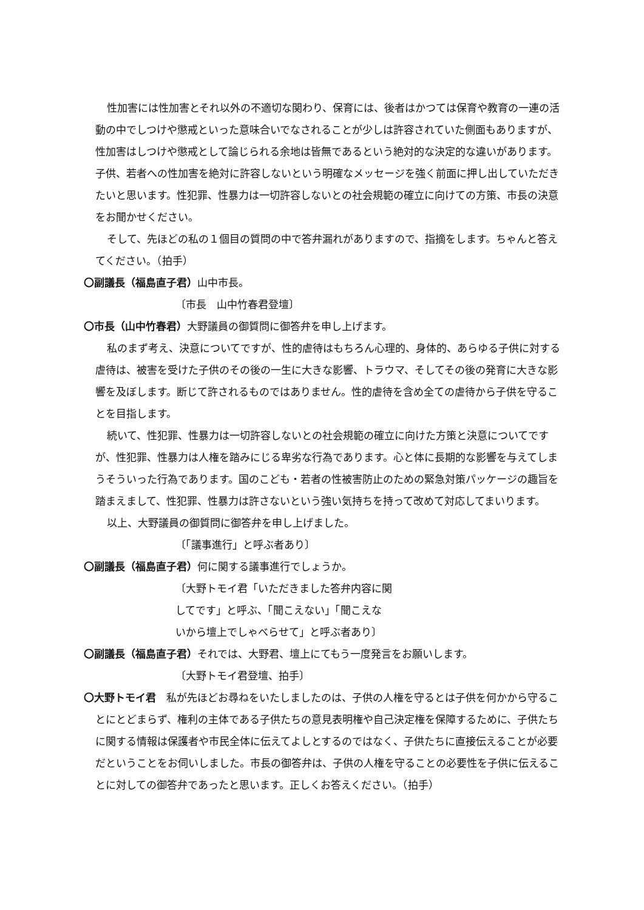性加害には性加害とそれ以外の不適切な関わり、保育には、後者はかつては保育や教育の一連の活動の中でしつけや懲戒といった意味合いでなされることが少しは許容されていた側面もありますが、性加害はしつけや懲戒として論じられる余地は皆無であるという絶対的な決定的な違いがあります。子供、若者への性加害を絶対に許容しないという明確なメッセージを強く前面に押し出していただきたいと思います。性犯罪、性暴力は一切許容しないとの社会規範の確立に向けての方策、市長の決意をお聞かせください。
そして、先ほどの私の１個目の質問の中で答弁漏れがありますので、指摘をします。ちゃんと答えてください。（拍手）
〇副議長（福島直子君）山中市長。
〔市長　山中竹春君登壇〕
〇市長（山中竹春君）大野議員の御質問に御答弁を申し上げます。
私のまず考え、決意についてですが、性的虐待はもちろん心理的、身体的、あらゆる子供に対する虐待は、被害を受けた子供のその後の一生に大きな影響、トラウマ、そしてその後の発育に大きな影響を及ぼします。断じて許されるものではありません。性的虐待を含め全ての虐待から子供を守ることを目指します。
続いて、性犯罪、性暴力は一切許容しないとの社会規範の確立に向けた方策と決意についてですが、性犯罪、性暴力は人権を踏みにじる卑劣な行為であります。心と体に長期的な影響を与えてしまうそういった行為であります。国のこども・若者の性被害防止のための緊急対策パッケージの趣旨を踏まえまして、性犯罪、性暴力は許さないという強い気持ちを持って改めて対応してまいります。
以上、大野議員の御質問に御答弁を申し上げました。
〔「議事進行」と呼ぶ者あり〕
〇副議長（福島直子君）何に関する議事進行でしょうか。
〔大野トモイ君「いただきました答弁内容に関
してです」と呼ぶ、「聞こえない」「聞こえな
いから壇上でしゃべらせて」と呼ぶ者あり〕
〇副議長（福島直子君）それでは、大野君、壇上にてもう一度発言をお願いします。
〔大野トモイ君登壇、拍手〕
〇大野トモイ君　私が先ほどお尋ねをいたしましたのは、子供の人権を守るとは子供を何かから守ることにとどまらず、権利の主体である子供たちの意見表明権や自己決定権を保障するために、子供たちに関する情報は保護者や市民全体に伝えてよしとするのではなく、子供たちに直接伝えることが必要だということをお伺いしました。市長の御答弁は、子供の人権を守ることの必要性を子供に伝えることに対しての御答弁であったと思います。正しくお答えください。（拍手）